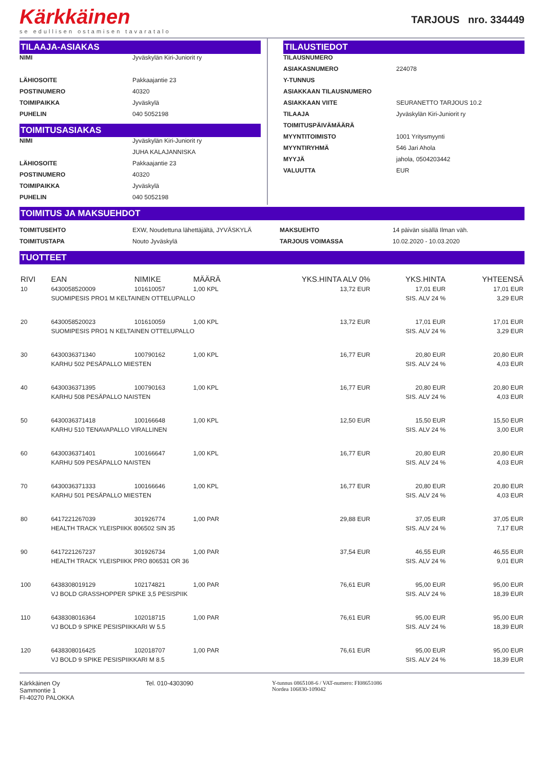Kärkkäinen
se edullisen ostamisen tavaratalo
TARJOUS nro. 334449
TILAAJA-ASIAKAS
NIMI Jyväskylän Kiri-Juniorit ry
LÄHIOSOITE Pakkaajantie 23
POSTINUMERO 40320
TOIMIPAIKKA Jyväskylä
PUHELIN 040 5052198
TOIMITUSASIAKAS
NIMI Jyväskylän Kiri-Juniorit ry
JUHA KALAJANNISKA
LÄHIOSOITE Pakkaajantie 23
POSTINUMERO 40320
TOIMIPAIKKA Jyväskylä
PUHELIN 040 5052198
TILAUSTIEDOT
TILAUSNUMERO
ASIAKASNUMERO 224078
Y-TUNNUS
ASIAKKAAN TILAUSNUMERO
ASIAKKAAN VIITE SEURANETTO TARJOUS 10.2
TILAAJA Jyväskylän Kiri-Juniorit ry
TOIMITUSPÄIVÄMÄÄRÄ
MYYNTITOIMISTO 1001 Yritysmyynti
MYYNTIRYHMÄ 546 Jari Ahola
MYYJÄ jahola, 0504203442
VALUUTTA EUR
TOIMITUS JA MAKSUEHDOT
TOIMITUSEHTO EXW, Noudettuna lähettäjältä, JYVÄSKYLÄ
TOIMITUSTAPA Nouto Jyväskylä
MAKSUEHTO 14 päivän sisällä Ilman väh.
TARJOUS VOIMASSA 10.02.2020 - 10.03.2020
TUOTTEET
| RIVI | EAN | NIMIKE | MÄÄRÄ | YKS.HINTA ALV 0% | YKS.HINTA | YHTEENSÄ |
| --- | --- | --- | --- | --- | --- | --- |
| 10 | 6430058520009 | 101610057 | 1,00 KPL | 13,72 EUR | 17,01 EUR | 17,01 EUR |
| | SUOMIPESIS PRO1 M KELTAINEN OTTELUPALLO | | | | SIS. ALV 24 % | 3,29 EUR |
| 20 | 6430058520023 | 101610059 | 1,00 KPL | 13,72 EUR | 17,01 EUR | 17,01 EUR |
| | SUOMIPESIS PRO1 N KELTAINEN OTTELUPALLO | | | | SIS. ALV 24 % | 3,29 EUR |
| 30 | 6430036371340 | 100790162 | 1,00 KPL | 16,77 EUR | 20,80 EUR | 20,80 EUR |
| | KARHU 502 PESÄPALLO MIESTEN | | | | SIS. ALV 24 % | 4,03 EUR |
| 40 | 6430036371395 | 100790163 | 1,00 KPL | 16,77 EUR | 20,80 EUR | 20,80 EUR |
| | KARHU 508 PESÄPALLO NAISTEN | | | | SIS. ALV 24 % | 4,03 EUR |
| 50 | 6430036371418 | 100166648 | 1,00 KPL | 12,50 EUR | 15,50 EUR | 15,50 EUR |
| | KARHU 510 TENAVAPALLO VIRALLINEN | | | | SIS. ALV 24 % | 3,00 EUR |
| 60 | 6430036371401 | 100166647 | 1,00 KPL | 16,77 EUR | 20,80 EUR | 20,80 EUR |
| | KARHU 509 PESÄPALLO NAISTEN | | | | SIS. ALV 24 % | 4,03 EUR |
| 70 | 6430036371333 | 100166646 | 1,00 KPL | 16,77 EUR | 20,80 EUR | 20,80 EUR |
| | KARHU 501 PESÄPALLO MIESTEN | | | | SIS. ALV 24 % | 4,03 EUR |
| 80 | 6417221267039 | 301926774 | 1,00 PAR | 29,88 EUR | 37,05 EUR | 37,05 EUR |
| | HEALTH TRACK YLEISPIIKK 806502 SIN 35 | | | | SIS. ALV 24 % | 7,17 EUR |
| 90 | 6417221267237 | 301926734 | 1,00 PAR | 37,54 EUR | 46,55 EUR | 46,55 EUR |
| | HEALTH TRACK YLEISPIIKK PRO 806531 OR 36 | | | | SIS. ALV 24 % | 9,01 EUR |
| 100 | 6438308019129 | 102174821 | 1,00 PAR | 76,61 EUR | 95,00 EUR | 95,00 EUR |
| | VJ BOLD GRASSHOPPER SPIKE 3,5 PESISPIIK | | | | SIS. ALV 24 % | 18,39 EUR |
| 110 | 6438308016364 | 102018715 | 1,00 PAR | 76,61 EUR | 95,00 EUR | 95,00 EUR |
| | VJ BOLD 9 SPIKE PESISPIIKKARI W 5.5 | | | | SIS. ALV 24 % | 18,39 EUR |
| 120 | 6438308016425 | 102018707 | 1,00 PAR | 76,61 EUR | 95,00 EUR | 95,00 EUR |
| | VJ BOLD 9 SPIKE PESISPIIKKARI M 8.5 | | | | SIS. ALV 24 % | 18,39 EUR |
Kärkkäinen Oy
Sammontie 1
FI-40270 PALOKKA
Tel. 010-4303090 Y-tunnus 0865108-6 / VAT-numero: FI08651086
Nordea 106830-109042